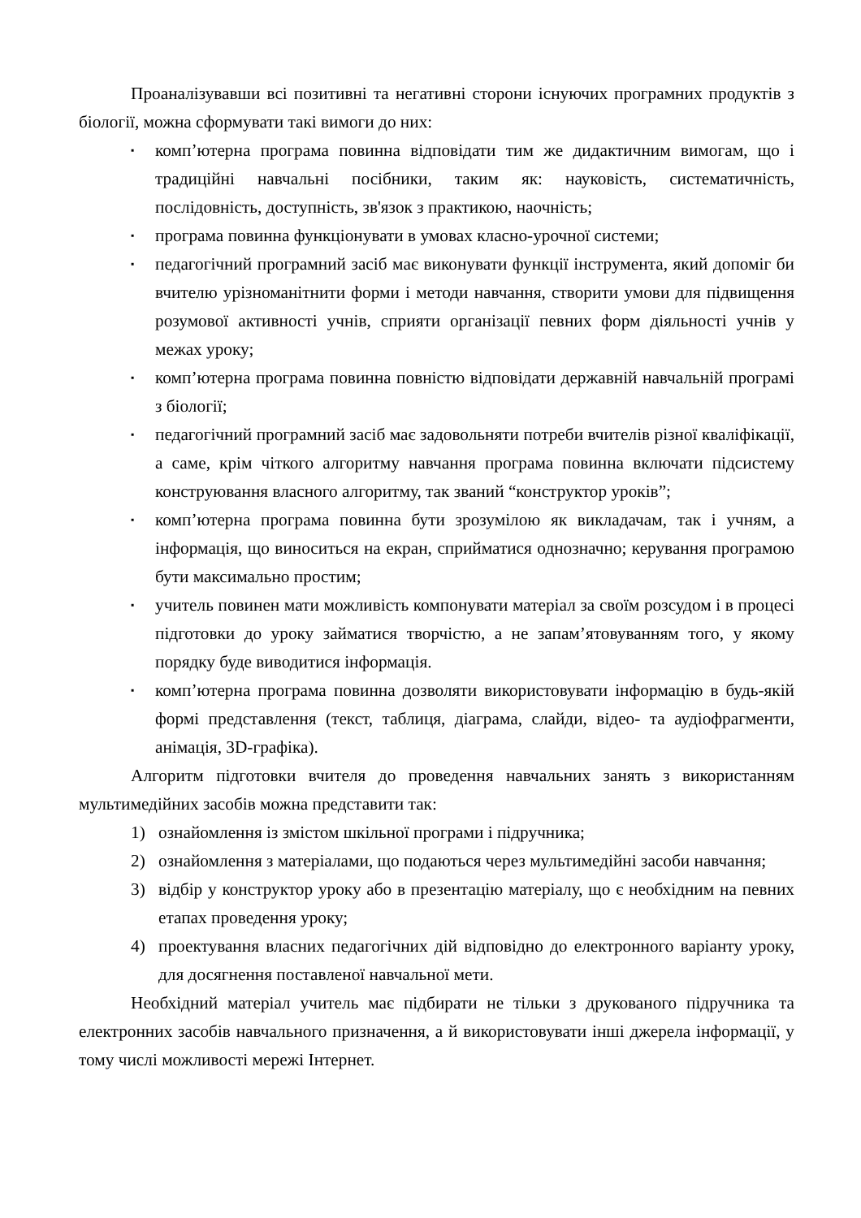Проаналізувавши всі позитивні та негативні сторони існуючих програмних продуктів з біології, можна сформувати такі вимоги до них:
▪ комп’ютерна програма повинна відповідати тим же дидактичним вимогам, що і традиційні навчальні посібники, таким як: науковість, систематичність, послідовність, доступність, зв'язок з практикою, наочність;
▪ програма повинна функціонувати в умовах класно-урочної системи;
▪ педагогічний програмний засіб має виконувати функції інструмента, який допоміг би вчителю урізноманітнити форми і методи навчання, створити умови для підвищення розумової активності учнів, сприяти організації певних форм діяльності учнів у межах уроку;
▪ комп’ютерна програма повинна повністю відповідати державній навчальній програмі з біології;
▪ педагогічний програмний засіб має задовольняти потреби вчителів різної кваліфікації, а саме, крім чіткого алгоритму навчання програма повинна включати підсистему конструювання власного алгоритму, так званий “конструктор уроків”;
▪ комп’ютерна програма повинна бути зрозумілою як викладачам, так і учням, а інформація, що виноситься на екран, сприйматися однозначно; керування програмою бути максимально простим;
▪ учитель повинен мати можливість компонувати матеріал за своїм розсудом і в процесі підготовки до уроку займатися творчістю, а не запам’ятовуванням того, у якому порядку буде виводитися інформація.
▪ комп’ютерна програма повинна дозволяти використовувати інформацію в будь-якій формі представлення (текст, таблиця, діаграма, слайди, відео- та аудіофрагменти, анімація, 3D-графіка).
Алгоритм підготовки вчителя до проведення навчальних занять з використанням мультимедійних засобів можна представити так:
1) ознайомлення із змістом шкільної програми і підручника;
2) ознайомлення з матеріалами, що подаються через мультимедійні засоби навчання;
3) відбір у конструктор уроку або в презентацію матеріалу, що є необхідним на певних етапах проведення уроку;
4) проектування власних педагогічних дій відповідно до електронного варіанту уроку, для досягнення поставленої навчальної мети.
Необхідний матеріал учитель має підбирати не тільки з друкованого підручника та електронних засобів навчального призначення, а й використовувати інші джерела інформації, у тому числі можливості мережі Інтернет.